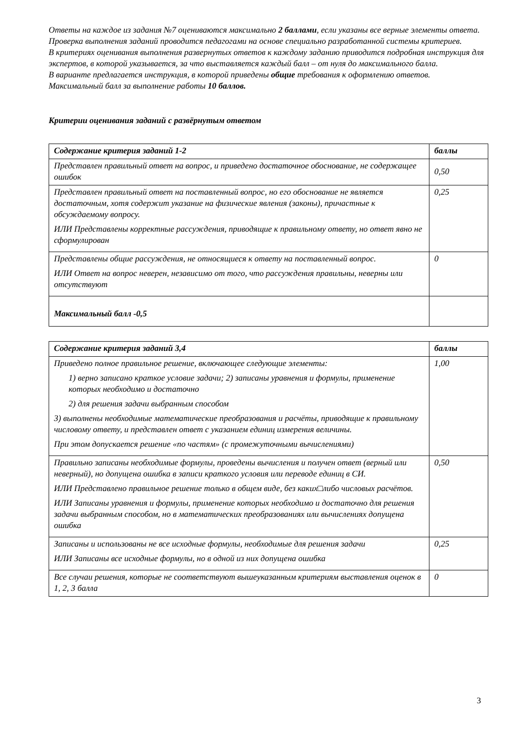Ответы на каждое из задания №7 оцениваются максимально 2 баллами, если указаны все верные элементы ответа.
Проверка выполнения заданий проводится педагогами на основе специально разработанной системы критериев.
В критериях оценивания выполнения развернутых ответов к каждому заданию приводится подробная инструкция для экспертов, в которой указывается, за что выставляется каждый балл – от нуля до максимального балла.
В варианте предлагается инструкция, в которой приведены общие требования к оформлению ответов.
Максимальный балл за выполнение работы 10 баллов.
Критерии оценивания заданий с развёрнутым ответом
| Содержание критерия заданий 1-2 | баллы |
| --- | --- |
| Представлен правильный ответ на вопрос, и приведено достаточное обоснование, не содержащее ошибок | 0,50 |
| Представлен правильный ответ на поставленный вопрос, но его обоснование не является достаточным, хотя содержит указание на физические явления (законы), причастные к обсуждаемому вопросу. ИЛИ Представлены корректные рассуждения, приводящие к правильному ответу, но ответ явно не сформулирован | 0,25 |
| Представлены общие рассуждения, не относящиеся к ответу на поставленный вопрос. ИЛИ Ответ на вопрос неверен, независимо от того, что рассуждения правильны, неверны или отсутствуют | 0 |
| Максимальный балл -0,5 | |
| Содержание критерия заданий 3,4 | баллы |
| --- | --- |
| Приведено полное правильное решение, включающее следующие элементы: 1) верно записано краткое условие задачи; 2) записаны уравнения и формулы, применение которых необходимо и достаточно 2) для решения задачи выбранным способом 3) выполнены необходимые математические преобразования и расчёты, приводящие к правильному числовому ответу, и представлен ответ с указанием единиц измерения величины. При этом допускается решение «по частям» (с промежуточными вычислениями) | 1,00 |
| Правильно записаны необходимые формулы, проведены вычисления и получен ответ (верный или неверный), но допущена ошибка в записи краткого условия или переводе единиц в СИ. ИЛИ Представлено правильное решение только в общем виде, без каких□либо числовых расчётов. ИЛИ Записаны уравнения и формулы, применение которых необходимо и достаточно для решения задачи выбранным способом, но в математических преобразованиях или вычислениях допущена ошибка | 0,50 |
| Записаны и использованы не все исходные формулы, необходимые для решения задачи ИЛИ Записаны все исходные формулы, но в одной из них допущена ошибка | 0,25 |
| Все случаи решения, которые не соответствуют вышеуказанным критериям выставления оценок в 1, 2, 3 балла | 0 |
3